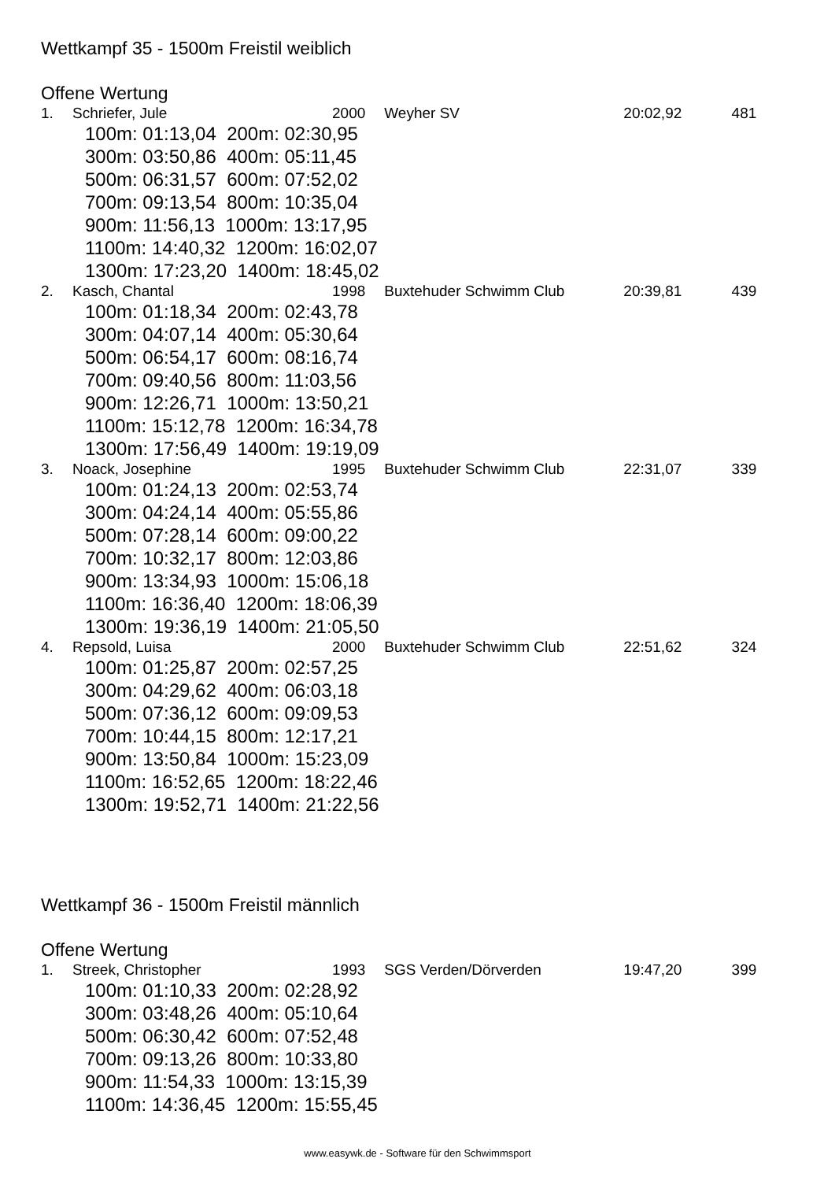Wettkampf 35 - 1500m Freistil weiblich
Offene Wertung
| 1. | Schriefer, Jule | 2000 | Weyher SV | 20:02,92 | 481 |
| 100m: 01:13,04 200m: 02:30,95 | | | | | |
| 300m: 03:50,86 400m: 05:11,45 | | | | | |
| 500m: 06:31,57 600m: 07:52,02 | | | | | |
| 700m: 09:13,54 800m: 10:35,04 | | | | | |
| 900m: 11:56,13 1000m: 13:17,95 | | | | | |
| 1100m: 14:40,32 1200m: 16:02,07 | | | | | |
| 1300m: 17:23,20 1400m: 18:45,02 | | | | | |
| 2. | Kasch, Chantal | 1998 | Buxtehuder Schwimm Club | 20:39,81 | 439 |
| 100m: 01:18,34 200m: 02:43,78 | | | | | |
| 300m: 04:07,14 400m: 05:30,64 | | | | | |
| 500m: 06:54,17 600m: 08:16,74 | | | | | |
| 700m: 09:40,56 800m: 11:03,56 | | | | | |
| 900m: 12:26,71 1000m: 13:50,21 | | | | | |
| 1100m: 15:12,78 1200m: 16:34,78 | | | | | |
| 1300m: 17:56,49 1400m: 19:19,09 | | | | | |
| 3. | Noack, Josephine | 1995 | Buxtehuder Schwimm Club | 22:31,07 | 339 |
| 100m: 01:24,13 200m: 02:53,74 | | | | | |
| 300m: 04:24,14 400m: 05:55,86 | | | | | |
| 500m: 07:28,14 600m: 09:00,22 | | | | | |
| 700m: 10:32,17 800m: 12:03,86 | | | | | |
| 900m: 13:34,93 1000m: 15:06,18 | | | | | |
| 1100m: 16:36,40 1200m: 18:06,39 | | | | | |
| 1300m: 19:36,19 1400m: 21:05,50 | | | | | |
| 4. | Repsold, Luisa | 2000 | Buxtehuder Schwimm Club | 22:51,62 | 324 |
| 100m: 01:25,87 200m: 02:57,25 | | | | | |
| 300m: 04:29,62 400m: 06:03,18 | | | | | |
| 500m: 07:36,12 600m: 09:09,53 | | | | | |
| 700m: 10:44,15 800m: 12:17,21 | | | | | |
| 900m: 13:50,84 1000m: 15:23,09 | | | | | |
| 1100m: 16:52,65 1200m: 18:22,46 | | | | | |
| 1300m: 19:52,71 1400m: 21:22,56 | | | | | |
Wettkampf 36 - 1500m Freistil männlich
Offene Wertung
| 1. | Streek, Christopher | 1993 | SGS Verden/Dörverden | 19:47,20 | 399 |
| 100m: 01:10,33 200m: 02:28,92 | | | | | |
| 300m: 03:48,26 400m: 05:10,64 | | | | | |
| 500m: 06:30,42 600m: 07:52,48 | | | | | |
| 700m: 09:13,26 800m: 10:33,80 | | | | | |
| 900m: 11:54,33 1000m: 13:15,39 | | | | | |
| 1100m: 14:36,45 1200m: 15:55,45 | | | | | |
www.easywk.de - Software für den Schwimmsport